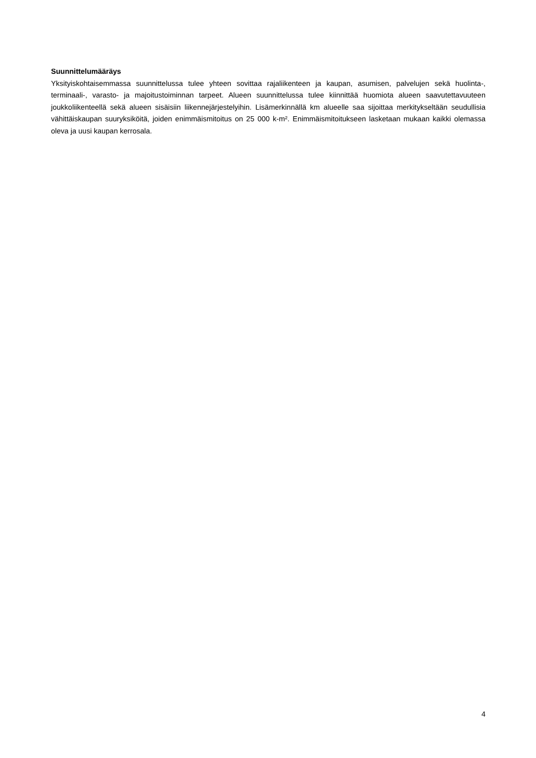Suunnittelumääräys
Yksityiskohtaisemmassa suunnittelussa tulee yhteen sovittaa rajaliikenteen ja kaupan, asumisen, palvelujen sekä huolinta-, terminaali-, varasto- ja majoitustoiminnan tarpeet. Alueen suunnittelussa tulee kiinnittää huomiota alueen saavutettavuuteen joukkoliikenteellä sekä alueen sisäisiin liikennejärjestelyihin. Lisämerkinnällä km alueelle saa sijoittaa merkitykseltään seudullisia vähittäiskaupan suuryksiköitä, joiden enimmäismitoitus on 25 000 k-m². Enimmäismitoitukseen lasketaan mukaan kaikki olemassa oleva ja uusi kaupan kerrosala.
4